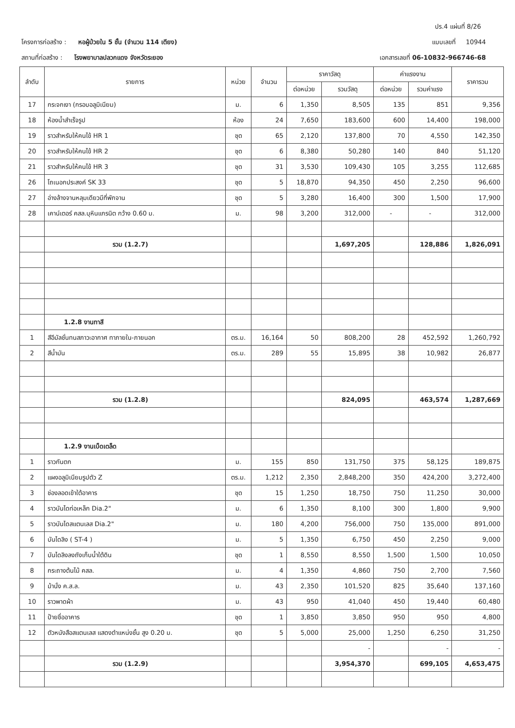ปร.4 แผ่นที่ 8/26
โครงการก่อสร้าง : หอผู้ป่วยใน 5 ชั้น (จำนวน 114 เตียง)
แบบเลขที่ 10944
สถานที่ก่อสร้าง : โรงพยาบาลปลวกแดง จังหวัดระยอง
เอกสารเลขที่ 06-10832-966746-68
| ลำดับ | รายการ | หน่วย | จำนวน | ราคาวัสดุ | | ค่าแรงงาน | | ราคารวม |
| --- | --- | --- | --- | --- | --- | --- | --- | --- |
| | | | | ต่อหน่วย | รวมวัสดุ | ต่อหน่วย | รวมค่าแรง | |
| 17 | กระจกเงา (กรอบอลูมิเนียม) | ม. | 6 | 1,350 | 8,505 | 135 | 851 | 9,356 |
| 18 | ห้องน้ำสำเร็จรูป | ห้อง | 24 | 7,650 | 183,600 | 600 | 14,400 | 198,000 |
| 19 | ราวสำหรับให้คนไข้ HR 1 | ชุด | 65 | 2,120 | 137,800 | 70 | 4,550 | 142,350 |
| 20 | ราวสำหรับให้คนไข้ HR 2 | ชุด | 6 | 8,380 | 50,280 | 140 | 840 | 51,120 |
| 21 | ราวสำหรับให้คนไข้ HR 3 | ชุด | 31 | 3,530 | 109,430 | 105 | 3,255 | 112,685 |
| 26 | โถเนอกประสงค์ SK 33 | ชุด | 5 | 18,870 | 94,350 | 450 | 2,250 | 96,600 |
| 27 | อ่างล้างจานหลุมเดียวมีที่พักจาน | ชุด | 5 | 3,280 | 16,400 | 300 | 1,500 | 17,900 |
| 28 | เคาน์เตอร์ คสล.บุหินแกรนิต กว้าง 0.60 ม. | ม. | 98 | 3,200 | 312,000 | - | - | 312,000 |
| | รวม (1.2.7) | | | | 1,697,205 | | 128,886 | 1,826,091 |
| | 1.2.8 งานทาสี | | | | | | | |
| 1 | สีอีมัลชั่นทนสภาวะอากาศ ทาภายใน-ภายนอก | ตร.ม. | 16,164 | 50 | 808,200 | 28 | 452,592 | 1,260,792 |
| 2 | สีน้ำมัน | ตร.ม. | 289 | 55 | 15,895 | 38 | 10,982 | 26,877 |
| | รวม (1.2.8) | | | | 824,095 | | 463,574 | 1,287,669 |
| | 1.2.9 งานเบ็ดเตล็ด | | | | | | | |
| 1 | ราวกันตก | ม. | 155 | 850 | 131,750 | 375 | 58,125 | 189,875 |
| 2 | แผงอลูมิเนียมรูปตัว Z | ตร.ม. | 1,212 | 2,350 | 2,848,200 | 350 | 424,200 | 3,272,400 |
| 3 | ช่องลอดเข้าใต้อาคาร | ชุด | 15 | 1,250 | 18,750 | 750 | 11,250 | 30,000 |
| 4 | ราวบันไดท่อเหล็ก Dia.2" | ม. | 6 | 1,350 | 8,100 | 300 | 1,800 | 9,900 |
| 5 | ราวบันไดสแตนเลส Dia.2" | ม. | 180 | 4,200 | 756,000 | 750 | 135,000 | 891,000 |
| 6 | บันไดลิง ( ST-4 ) | ม. | 5 | 1,350 | 6,750 | 450 | 2,250 | 9,000 |
| 7 | บันไดลิงลงถังเก็บน้ำใต้ดิน | ชุด | 1 | 8,550 | 8,550 | 1,500 | 1,500 | 10,050 |
| 8 | กระถางต้นไม้ คสล. | ม. | 4 | 1,350 | 4,860 | 750 | 2,700 | 7,560 |
| 9 | ม้านั่ง ค.ส.ล. | ม. | 43 | 2,350 | 101,520 | 825 | 35,640 | 137,160 |
| 10 | ราวพาดผ้า | ม. | 43 | 950 | 41,040 | 450 | 19,440 | 60,480 |
| 11 | ป้ายชื่ออาคาร | ชุด | 1 | 3,850 | 3,850 | 950 | 950 | 4,800 |
| 12 | ตัวหนังสือสแตนเลส แสดงตำแหน่งชั้น สูง 0.20 ม. | ชุด | 5 | 5,000 | 25,000 | 1,250 | 6,250 | 31,250 |
| | | | | | - | | - | - |
| | รวม (1.2.9) | | | | 3,954,370 | | 699,105 | 4,653,475 |